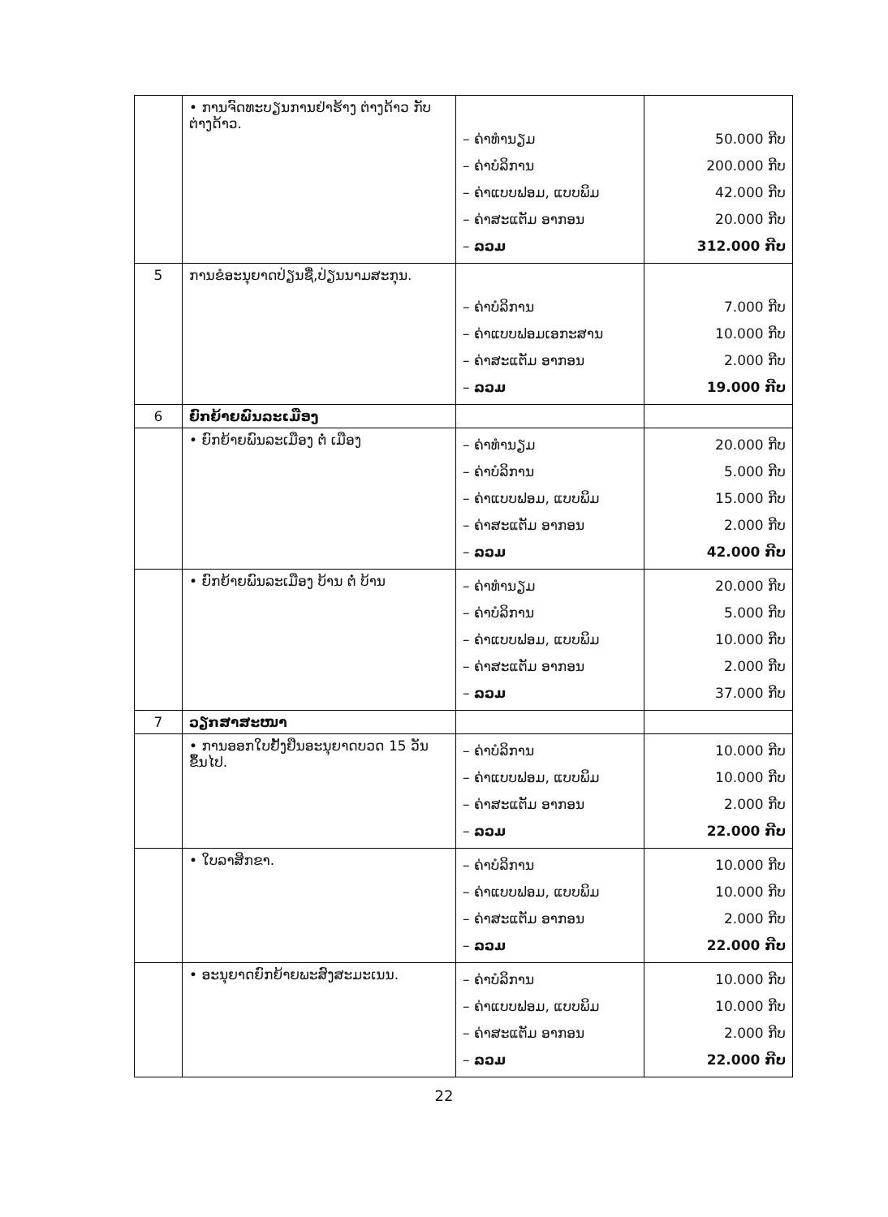| | • ການຈົດທະບຽນການຢ່າຮ້າງ ຕ່າງດ້າວ ກັບ ຕ່າງດ້າວ. | – ຄ່າທຳນຽມ – ຄ່າບໍລິການ – ຄ່າແບບຟອມ, ແບບພິມ – ຄ່າສະແຕັມ ອາກອນ – ລວມ | 50.000 ກີບ 200.000 ກີບ 42.000 ກີບ 20.000 ກີບ 312.000 ກີບ |
| 5 | ການຂໍອະນຸຍາດປ່ຽນຊື່,ປ່ຽນນາມສະກຸນ. | – ຄ່າບໍລິການ – ຄ່າແບບຟອມເອກະສານ – ຄ່າສະແຕັມ ອາກອນ – ລວມ | 7.000 ກີບ 10.000 ກີບ 2.000 ກີບ 19.000 ກີບ |
| 6 | ຍົກຍ້າຍພົນລະເມືອງ | | |
| | • ຍົກຍ້າຍພົນລະເມືອງ ຕໍ່ ເມືອງ | – ຄ່າທຳນຽມ – ຄ່າບໍລິການ – ຄ່າແບບຟອມ, ແບບພິມ – ຄ່າສະແຕັມ ອາກອນ – ລວມ | 20.000 ກີບ 5.000 ກີບ 15.000 ກີບ 2.000 ກີບ 42.000 ກີບ |
| | • ຍົກຍ້າຍພົນລະເມືອງ ບ້ານ ຕໍ່ ບ້ານ | – ຄ່າທຳນຽມ – ຄ່າບໍລິການ – ຄ່າແບບຟອມ, ແບບພິມ – ຄ່າສະແຕັມ ອາກອນ – ລວມ | 20.000 ກີບ 5.000 ກີບ 10.000 ກີບ 2.000 ກີບ 37.000 ກີບ |
| 7 | ວຽກສາສະໜາ | | |
| | • ການອອກໃບຢັ້ງຢືນອະນຸຍາດບວດ 15 ວັນ ຂຶ້ນໄປ. | – ຄ່າບໍລິການ – ຄ່າແບບຟອມ, ແບບພິມ – ຄ່າສະແຕັມ ອາກອນ – ລວມ | 10.000 ກີບ 10.000 ກີບ 2.000 ກີບ 22.000 ກີບ |
| | • ໃບລາສິກຂາ. | – ຄ່າບໍລິການ – ຄ່າແບບຟອມ, ແບບພິມ – ຄ່າສະແຕັມ ອາກອນ – ລວມ | 10.000 ກີບ 10.000 ກີບ 2.000 ກີບ 22.000 ກີບ |
| | • ອະນຸຍາດຍົກຍ້າຍພະສົງສະມະເນນ. | – ຄ່າບໍລິການ – ຄ່າແບບຟອມ, ແບບພິມ – ຄ່າສະແຕັມ ອາກອນ – ລວມ | 10.000 ກີບ 10.000 ກີບ 2.000 ກີບ 22.000 ກີບ |
22